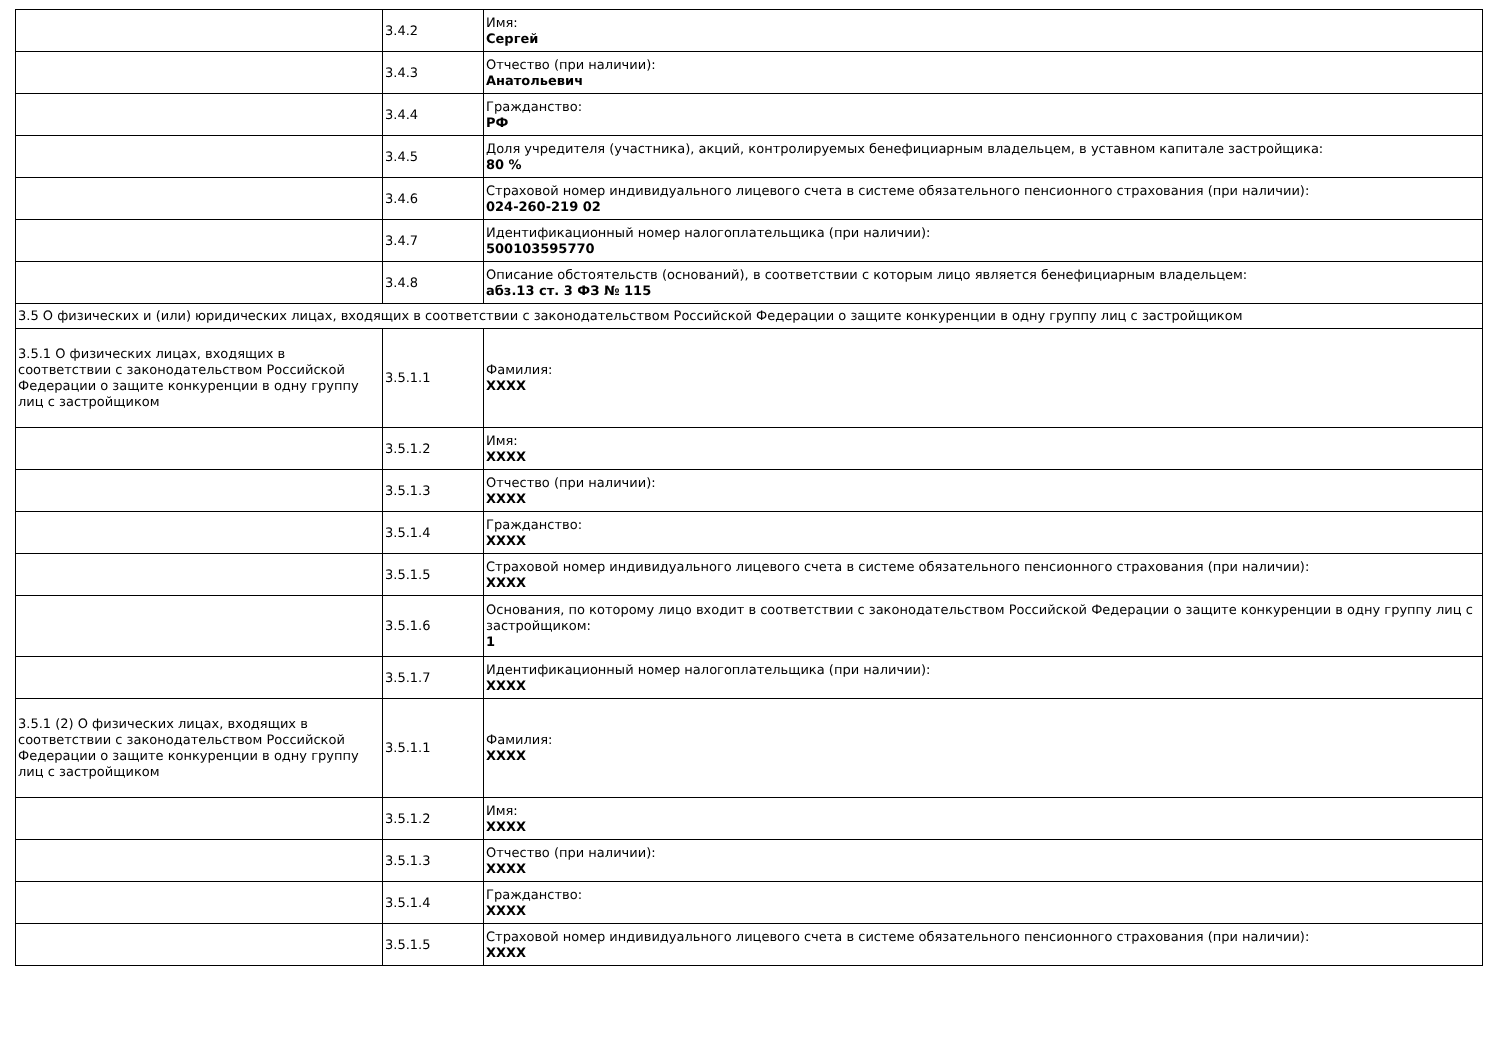| | 3.4.2 | Имя: Сергей |
| | 3.4.3 | Отчество (при наличии): Анатольевич |
| | 3.4.4 | Гражданство: РФ |
| | 3.4.5 | Доля учредителя (участника), акций, контролируемых бенефициарным владельцем, в уставном капитале застройщика: 80 % |
| | 3.4.6 | Страховой номер индивидуального лицевого счета в системе обязательного пенсионного страхования (при наличии): 024-260-219 02 |
| | 3.4.7 | Идентификационный номер налогоплательщика (при наличии): 500103595770 |
| | 3.4.8 | Описание обстоятельств (оснований), в соответствии с которым лицо является бенефициарным владельцем: абз.13 ст. 3 ФЗ № 115 |
| 3.5 О физических и (или) юридических лицах, входящих в соответствии с законодательством Российской Федерации о защите конкуренции в одну группу лиц с застройщиком | | |
| 3.5.1 О физических лицах, входящих в соответствии с законодательством Российской Федерации о защите конкуренции в одну группу лиц с застройщиком | 3.5.1.1 | Фамилия: XXXX |
| | 3.5.1.2 | Имя: XXXX |
| | 3.5.1.3 | Отчество (при наличии): XXXX |
| | 3.5.1.4 | Гражданство: XXXX |
| | 3.5.1.5 | Страховой номер индивидуального лицевого счета в системе обязательного пенсионного страхования (при наличии): XXXX |
| | 3.5.1.6 | Основания, по которому лицо входит в соответствии с законодательством Российской Федерации о защите конкуренции в одну группу лиц с застройщиком: 1 |
| | 3.5.1.7 | Идентификационный номер налогоплательщика (при наличии): XXXX |
| 3.5.1 (2) О физических лицах, входящих в соответствии с законодательством Российской Федерации о защите конкуренции в одну группу лиц с застройщиком | 3.5.1.1 | Фамилия: XXXX |
| | 3.5.1.2 | Имя: XXXX |
| | 3.5.1.3 | Отчество (при наличии): XXXX |
| | 3.5.1.4 | Гражданство: XXXX |
| | 3.5.1.5 | Страховой номер индивидуального лицевого счета в системе обязательного пенсионного страхования (при наличии): XXXX |